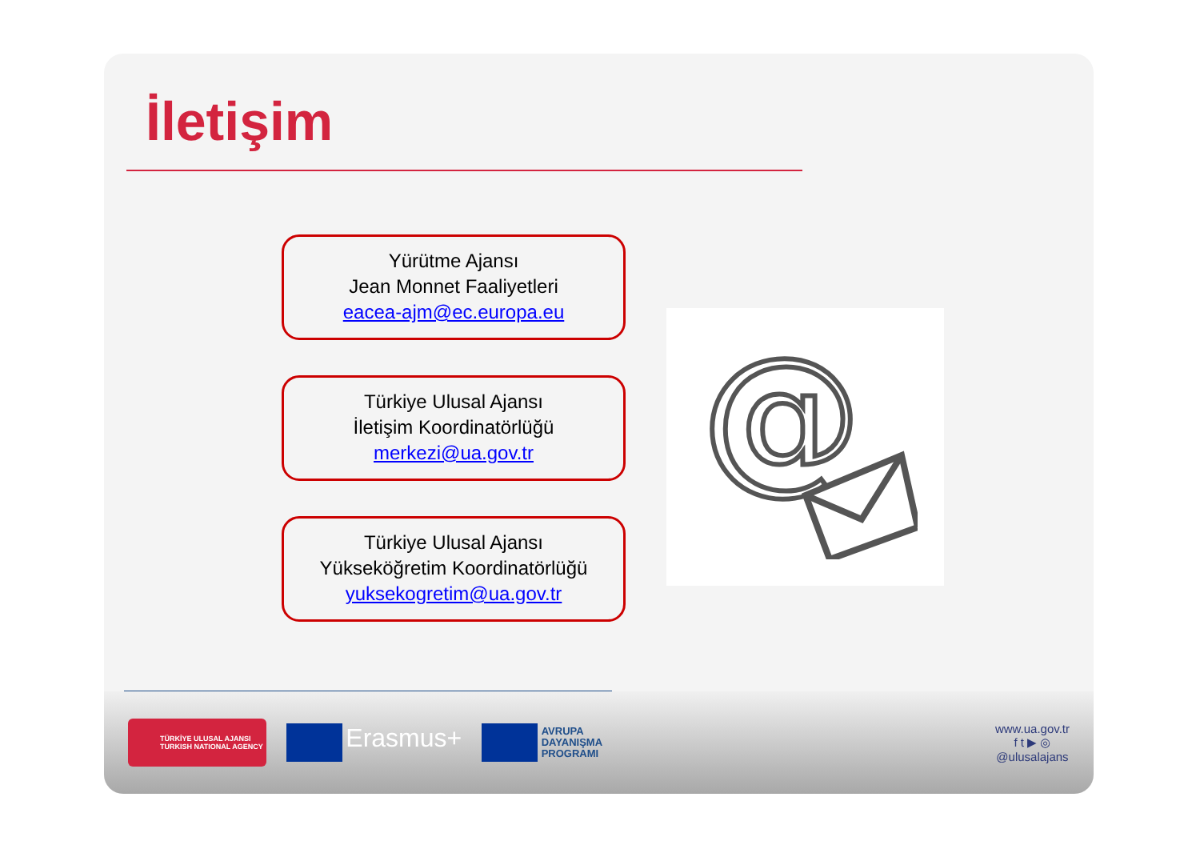İletişim
Yürütme Ajansı
Jean Monnet Faaliyetleri
eacea-ajm@ec.europa.eu
Türkiye Ulusal Ajansı
İletişim Koordinatörlüğü
merkezi@ua.gov.tr
Türkiye Ulusal Ajansı
Yükseköğretim Koordinatörlüğü
yuksekogretim@ua.gov.tr
@
TÜRKİYE ULUSAL AJANSI
TURKISH NATIONAL AGENCY
Erasmus+
AVRUPA
DAYANIŞMA
PROGRAMI
www.ua.gov.tr
f t ▶ ◎
@ulusalajans